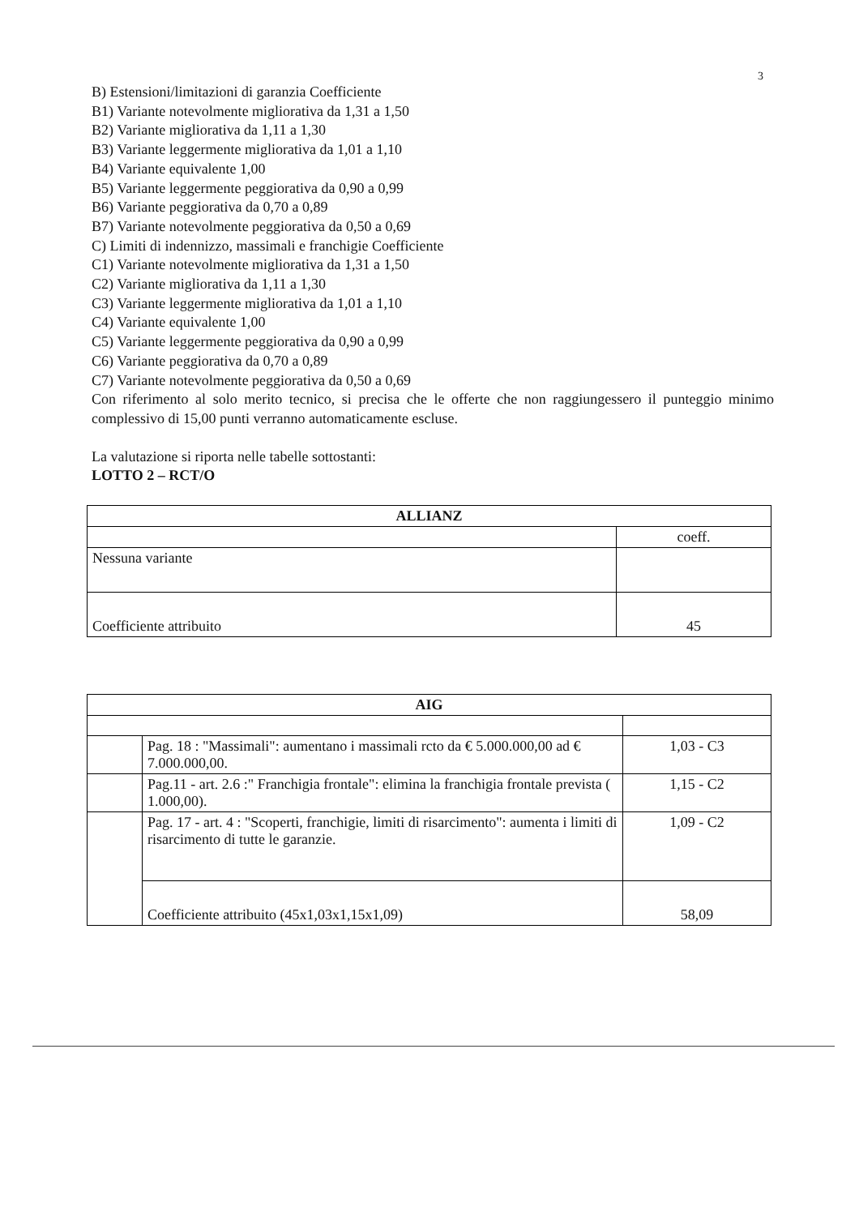3
B) Estensioni/limitazioni di garanzia Coefficiente
B1) Variante notevolmente migliorativa da 1,31 a 1,50
B2) Variante migliorativa da 1,11 a 1,30
B3) Variante leggermente migliorativa da 1,01 a 1,10
B4) Variante equivalente 1,00
B5) Variante leggermente peggiorativa da 0,90 a 0,99
B6) Variante peggiorativa da 0,70 a 0,89
B7) Variante notevolmente peggiorativa da 0,50 a 0,69
C) Limiti di indennizzo, massimali e franchigie Coefficiente
C1) Variante notevolmente migliorativa da 1,31 a 1,50
C2) Variante migliorativa da 1,11 a 1,30
C3) Variante leggermente migliorativa da 1,01 a 1,10
C4) Variante equivalente 1,00
C5) Variante leggermente peggiorativa da 0,90 a 0,99
C6) Variante peggiorativa da 0,70 a 0,89
C7) Variante notevolmente peggiorativa da 0,50 a 0,69
Con riferimento al solo merito tecnico, si precisa che le offerte che non raggiungessero il punteggio minimo complessivo di 15,00 punti verranno automaticamente escluse.
La valutazione si riporta nelle tabelle sottostanti:
LOTTO 2 – RCT/O
| ALLIANZ | |
| --- | --- |
| | coeff. |
| Nessuna variante | |
| Coefficiente attribuito | 45 |
| AIG | | |
| --- | --- | --- |
| | Pag. 18 : "Massimali": aumentano i massimali rcto da € 5.000.000,00 ad € 7.000.000,00. | 1,03 - C3 |
| | Pag.11 - art. 2.6 :" Franchigia frontale": elimina la franchigia frontale prevista ( 1.000,00). | 1,15 - C2 |
| | Pag. 17 - art. 4 : "Scoperti, franchigie, limiti di risarcimento": aumenta i limiti di risarcimento di tutte le garanzie. | 1,09 - C2 |
| | Coefficiente attribuito (45x1,03x1,15x1,09) | 58,09 |